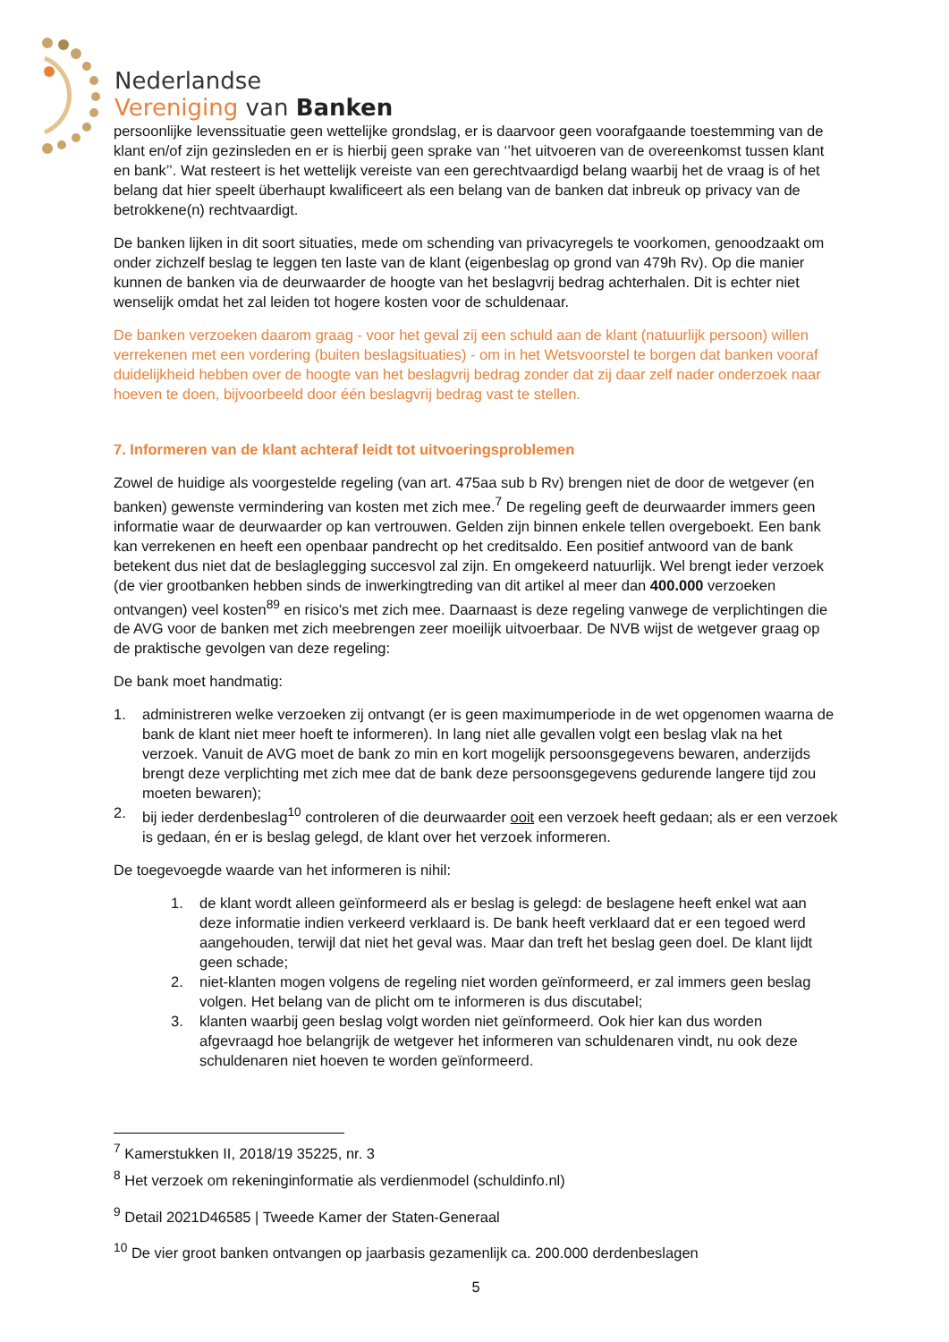Nederlandse
Vereniging van Banken
persoonlijke levenssituatie geen wettelijke grondslag, er is daarvoor geen voorafgaande toestemming van de klant en/of zijn gezinsleden en er is hierbij geen sprake van ‘’het uitvoeren van de overeenkomst tussen klant en bank’’. Wat resteert is het wettelijk vereiste van een gerechtvaardigd belang waarbij het de vraag is of het belang dat hier speelt überhaupt kwalificeert als een belang van de banken dat inbreuk op privacy van de betrokkene(n) rechtvaardigt.
De banken lijken in dit soort situaties, mede om schending van privacyregels te voorkomen, genoodzaakt om onder zichzelf beslag te leggen ten laste van de klant (eigenbeslag op grond van 479h Rv). Op die manier kunnen de banken via de deurwaarder de hoogte van het beslagvrij bedrag achterhalen. Dit is echter niet wenselijk omdat het zal leiden tot hogere kosten voor de schuldenaar.
De banken verzoeken daarom graag - voor het geval zij een schuld aan de klant (natuurlijk persoon) willen verrekenen met een vordering (buiten beslagsituaties) - om in het Wetsvoorstel te borgen dat banken vooraf duidelijkheid hebben over de hoogte van het beslagvrij bedrag zonder dat zij daar zelf nader onderzoek naar hoeven te doen, bijvoorbeeld door één beslagvrij bedrag vast te stellen.
7. Informeren van de klant achteraf leidt tot uitvoeringsproblemen
Zowel de huidige als voorgestelde regeling (van art. 475aa sub b Rv) brengen niet de door de wetgever (en banken) gewenste vermindering van kosten met zich mee.<sup>7</sup> De regeling geeft de deurwaarder immers geen informatie waar de deurwaarder op kan vertrouwen. Gelden zijn binnen enkele tellen overgeboekt. Een bank kan verrekenen en heeft een openbaar pandrecht op het creditsaldo. Een positief antwoord van de bank betekent dus niet dat de beslaglegging succesvol zal zijn. En omgekeerd natuurlijk. Wel brengt ieder verzoek (de vier grootbanken hebben sinds de inwerkingtreding van dit artikel al meer dan 400.000 verzoeken ontvangen) veel kosten<sup>89</sup> en risico's met zich mee. Daarnaast is deze regeling vanwege de verplichtingen die de AVG voor de banken met zich meebrengen zeer moeilijk uitvoerbaar. De NVB wijst de wetgever graag op de praktische gevolgen van deze regeling:
De bank moet handmatig:
1. administreren welke verzoeken zij ontvangt (er is geen maximumperiode in de wet opgenomen waarna de bank de klant niet meer hoeft te informeren). In lang niet alle gevallen volgt een beslag vlak na het verzoek. Vanuit de AVG moet de bank zo min en kort mogelijk persoonsgegevens bewaren, anderzijds brengt deze verplichting met zich mee dat de bank deze persoonsgegevens gedurende langere tijd zou moeten bewaren);
2. bij ieder derdenbeslag<sup>10</sup> controleren of die deurwaarder ooit een verzoek heeft gedaan; als er een verzoek is gedaan, én er is beslag gelegd, de klant over het verzoek informeren.
De toegevoegde waarde van het informeren is nihil:
1. de klant wordt alleen geïnformeerd als er beslag is gelegd: de beslagene heeft enkel wat aan deze informatie indien verkeerd verklaard is. De bank heeft verklaard dat er een tegoed werd aangehouden, terwijl dat niet het geval was. Maar dan treft het beslag geen doel. De klant lijdt geen schade;
2. niet-klanten mogen volgens de regeling niet worden geïnformeerd, er zal immers geen beslag volgen. Het belang van de plicht om te informeren is dus discutabel;
3. klanten waarbij geen beslag volgt worden niet geïnformeerd. Ook hier kan dus worden afgevraagd hoe belangrijk de wetgever het informeren van schuldenaren vindt, nu ook deze schuldenaren niet hoeven te worden geïnformeerd.
<sup>7</sup> Kamerstukken II, 2018/19 35225, nr. 3
<sup>8</sup> Het verzoek om rekeninginformatie als verdienmodel (schuldinfo.nl)
<sup>9</sup> Detail 2021D46585 | Tweede Kamer der Staten-Generaal
<sup>10</sup> De vier groot banken ontvangen op jaarbasis gezamenlijk ca. 200.000 derdenbeslagen
5